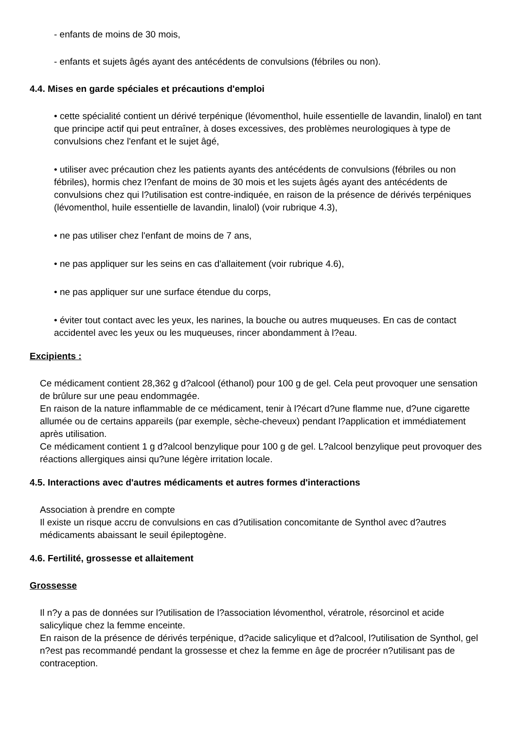- enfants de moins de 30 mois,
- enfants et sujets âgés ayant des antécédents de convulsions (fébriles ou non).
4.4. Mises en garde spéciales et précautions d'emploi
• cette spécialité contient un dérivé terpénique (lévomenthol, huile essentielle de lavandin, linalol) en tant que principe actif qui peut entraîner, à doses excessives, des problèmes neurologiques à type de convulsions chez l'enfant et le sujet âgé,
• utiliser avec précaution chez les patients ayants des antécédents de convulsions (fébriles ou non fébriles), hormis chez l?enfant de moins de 30 mois et les sujets âgés ayant des antécédents de convulsions chez qui l?utilisation est contre-indiquée, en raison de la présence de dérivés terpéniques (lévomenthol, huile essentielle de lavandin, linalol) (voir rubrique 4.3),
• ne pas utiliser chez l'enfant de moins de 7 ans,
• ne pas appliquer sur les seins en cas d'allaitement (voir rubrique 4.6),
• ne pas appliquer sur une surface étendue du corps,
• éviter tout contact avec les yeux, les narines, la bouche ou autres muqueuses. En cas de contact accidentel avec les yeux ou les muqueuses, rincer abondamment à l?eau.
Excipients :
Ce médicament contient 28,362 g d?alcool (éthanol) pour 100 g de gel. Cela peut provoquer une sensation de brûlure sur une peau endommagée.
En raison de la nature inflammable de ce médicament, tenir à l?écart d?une flamme nue, d?une cigarette allumée ou de certains appareils (par exemple, sèche-cheveux) pendant l?application et immédiatement après utilisation.
Ce médicament contient 1 g d?alcool benzylique pour 100 g de gel. L?alcool benzylique peut provoquer des réactions allergiques ainsi qu?une légère irritation locale.
4.5. Interactions avec d'autres médicaments et autres formes d'interactions
Association à prendre en compte
Il existe un risque accru de convulsions en cas d?utilisation concomitante de Synthol avec d?autres médicaments abaissant le seuil épileptogène.
4.6. Fertilité, grossesse et allaitement
Grossesse
Il n?y a pas de données sur l?utilisation de l?association lévomenthol, vératrole, résorcinol et acide salicylique chez la femme enceinte.
En raison de la présence de dérivés terpénique, d?acide salicylique et d?alcool, l?utilisation de Synthol, gel n?est pas recommandé pendant la grossesse et chez la femme en âge de procréer n?utilisant pas de contraception.